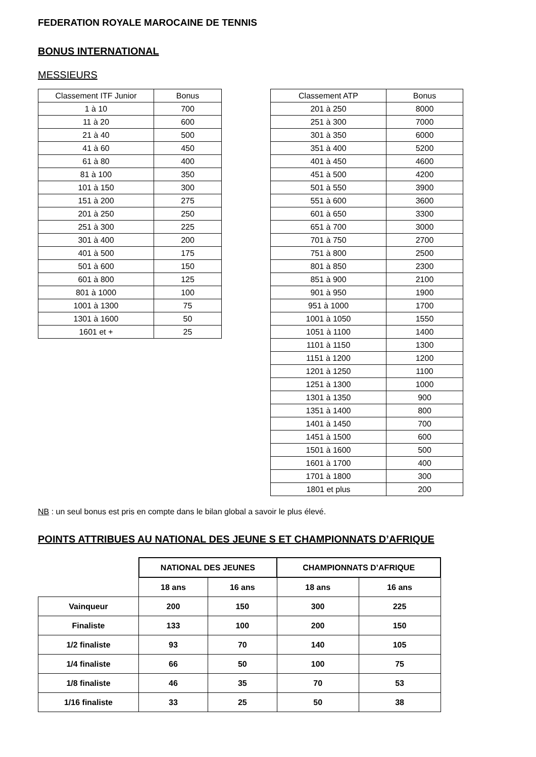FEDERATION ROYALE MAROCAINE DE TENNIS
BONUS INTERNATIONAL
MESSIEURS
| Classement ITF Junior | Bonus |
| --- | --- |
| 1 à 10 | 700 |
| 11 à 20 | 600 |
| 21 à 40 | 500 |
| 41 à 60 | 450 |
| 61 à 80 | 400 |
| 81 à 100 | 350 |
| 101 à 150 | 300 |
| 151 à 200 | 275 |
| 201 à 250 | 250 |
| 251 à 300 | 225 |
| 301 à 400 | 200 |
| 401 à 500 | 175 |
| 501 à 600 | 150 |
| 601 à 800 | 125 |
| 801 à 1000 | 100 |
| 1001 à 1300 | 75 |
| 1301 à 1600 | 50 |
| 1601 et + | 25 |
| Classement ATP | Bonus |
| --- | --- |
| 201 à 250 | 8000 |
| 251 à 300 | 7000 |
| 301 à 350 | 6000 |
| 351 à 400 | 5200 |
| 401 à 450 | 4600 |
| 451 à 500 | 4200 |
| 501 à 550 | 3900 |
| 551 à 600 | 3600 |
| 601 à 650 | 3300 |
| 651 à 700 | 3000 |
| 701 à 750 | 2700 |
| 751 à 800 | 2500 |
| 801 à 850 | 2300 |
| 851 à 900 | 2100 |
| 901 à 950 | 1900 |
| 951 à 1000 | 1700 |
| 1001 à 1050 | 1550 |
| 1051 à 1100 | 1400 |
| 1101 à 1150 | 1300 |
| 1151 à 1200 | 1200 |
| 1201 à 1250 | 1100 |
| 1251 à 1300 | 1000 |
| 1301 à 1350 | 900 |
| 1351 à 1400 | 800 |
| 1401 à 1450 | 700 |
| 1451 à 1500 | 600 |
| 1501 à 1600 | 500 |
| 1601 à 1700 | 400 |
| 1701 à 1800 | 300 |
| 1801 et plus | 200 |
NB : un seul bonus est pris en compte dans le bilan global a savoir le plus élevé.
POINTS ATTRIBUES AU NATIONAL DES JEUNE S ET CHAMPIONNATS D’AFRIQUE
| | NATIONAL DES JEUNES | | CHAMPIONNATS D’AFRIQUE | |
| | 18 ans | 16 ans | 18 ans | 16 ans |
| Vainqueur | 200 | 150 | 300 | 225 |
| Finaliste | 133 | 100 | 200 | 150 |
| 1/2 finaliste | 93 | 70 | 140 | 105 |
| 1/4 finaliste | 66 | 50 | 100 | 75 |
| 1/8 finaliste | 46 | 35 | 70 | 53 |
| 1/16 finaliste | 33 | 25 | 50 | 38 |